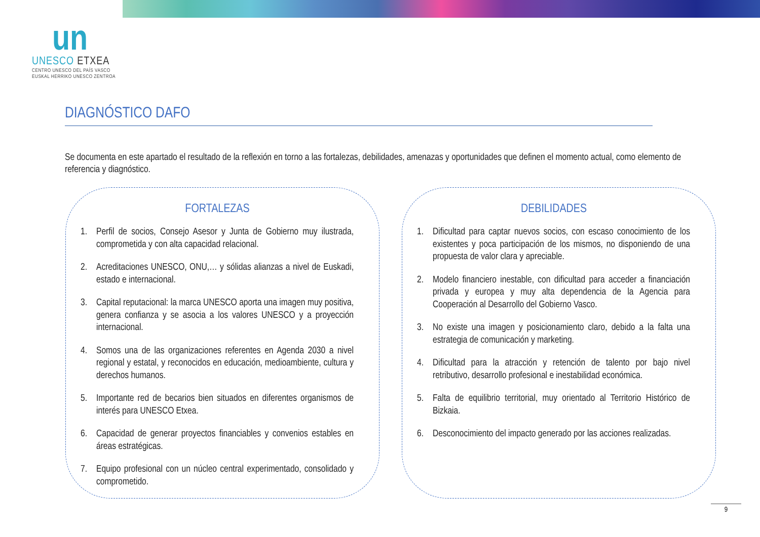un
UNESCO ETXEA
CENTRO UNESCO DEL PAÍS VASCO
EUSKAL HERRIKO UNESCO ZENTROA
DIAGNÓSTICO DAFO
Se documenta en este apartado el resultado de la reflexión en torno a las fortalezas, debilidades, amenazas y oportunidades que definen el momento actual, como elemento de referencia y diagnóstico.
FORTALEZAS
1. Perfil de socios, Consejo Asesor y Junta de Gobierno muy ilustrada, comprometida y con alta capacidad relacional.
2. Acreditaciones UNESCO, ONU,… y sólidas alianzas a nivel de Euskadi, estado e internacional.
3. Capital reputacional: la marca UNESCO aporta una imagen muy positiva, genera confianza y se asocia a los valores UNESCO y a proyección internacional.
4. Somos una de las organizaciones referentes en Agenda 2030 a nivel regional y estatal, y reconocidos en educación, medioambiente, cultura y derechos humanos.
5. Importante red de becarios bien situados en diferentes organismos de interés para UNESCO Etxea.
6. Capacidad de generar proyectos financiables y convenios estables en áreas estratégicas.
7. Equipo profesional con un núcleo central experimentado, consolidado y comprometido.
DEBILIDADES
1. Dificultad para captar nuevos socios, con escaso conocimiento de los existentes y poca participación de los mismos, no disponiendo de una propuesta de valor clara y apreciable.
2. Modelo financiero inestable, con dificultad para acceder a financiación privada y europea y muy alta dependencia de la Agencia para Cooperación al Desarrollo del Gobierno Vasco.
3. No existe una imagen y posicionamiento claro, debido a la falta una estrategia de comunicación y marketing.
4. Dificultad para la atracción y retención de talento por bajo nivel retributivo, desarrollo profesional e inestabilidad económica.
5. Falta de equilibrio territorial, muy orientado al Territorio Histórico de Bizkaia.
6. Desconocimiento del impacto generado por las acciones realizadas.
9